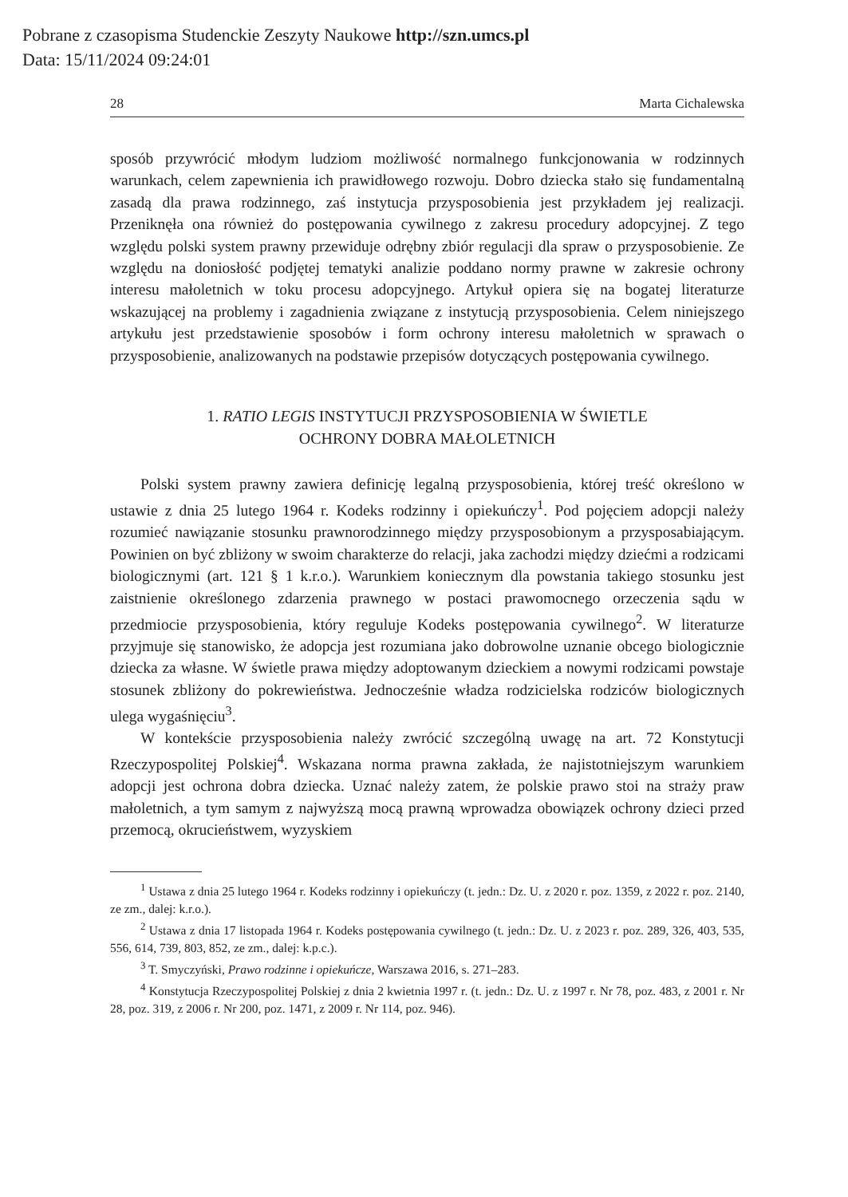Pobrane z czasopisma Studenckie Zeszyty Naukowe http://szn.umcs.pl
Data: 15/11/2024 09:24:01
28 Marta Cichalewska
sposób przywrócić młodym ludziom możliwość normalnego funkcjonowania w rodzinnych warunkach, celem zapewnienia ich prawidłowego rozwoju. Dobro dziecka stało się fundamentalną zasadą dla prawa rodzinnego, zaś instytucja przysposobienia jest przykładem jej realizacji. Przeniknęła ona również do postępowania cywilnego z zakresu procedury adopcyjnej. Z tego względu polski system prawny przewiduje odrębny zbiór regulacji dla spraw o przysposobienie. Ze względu na doniosłość podjętej tematyki analizie poddano normy prawne w zakresie ochrony interesu małoletnich w toku procesu adopcyjnego. Artykuł opiera się na bogatej literaturze wskazującej na problemy i zagadnienia związane z instytucją przysposobienia. Celem niniejszego artykułu jest przedstawienie sposobów i form ochrony interesu małoletnich w sprawach o przysposobienie, analizowanych na podstawie przepisów dotyczących postępowania cywilnego.
1. RATIO LEGIS INSTYTUCJI PRZYSPOSOBIENIA W ŚWIETLE
OCHRONY DOBRA MAŁOLETNICH
Polski system prawny zawiera definicję legalną przysposobienia, której treść określono w ustawie z dnia 25 lutego 1964 r. Kodeks rodzinny i opiekuńczy<sup>1</sup>. Pod pojęciem adopcji należy rozumieć nawiązanie stosunku prawnorodzinnego między przysposobionym a przysposabiającym. Powinien on być zbliżony w swoim charakterze do relacji, jaka zachodzi między dziećmi a rodzicami biologicznymi (art. 121 § 1 k.r.o.). Warunkiem koniecznym dla powstania takiego stosunku jest zaistnienie określonego zdarzenia prawnego w postaci prawomocnego orzeczenia sądu w przedmiocie przysposobienia, który reguluje Kodeks postępowania cywilnego<sup>2</sup>. W literaturze przyjmuje się stanowisko, że adopcja jest rozumiana jako dobrowolne uznanie obcego biologicznie dziecka za własne. W świetle prawa między adoptowanym dzieckiem a nowymi rodzicami powstaje stosunek zbliżony do pokrewieństwa. Jednocześnie władza rodzicielska rodziców biologicznych ulega wygaśnięciu<sup>3</sup>.
W kontekście przysposobienia należy zwrócić szczególną uwagę na art. 72 Konstytucji Rzeczypospolitej Polskiej<sup>4</sup>. Wskazana norma prawna zakłada, że najistotniejszym warunkiem adopcji jest ochrona dobra dziecka. Uznać należy zatem, że polskie prawo stoi na straży praw małoletnich, a tym samym z najwyższą mocą prawną wprowadza obowiązek ochrony dzieci przed przemocą, okrucieństwem, wyzyskiem
<sup>1</sup> Ustawa z dnia 25 lutego 1964 r. Kodeks rodzinny i opiekuńczy (t. jedn.: Dz. U. z 2020 r. poz. 1359, z 2022 r. poz. 2140, ze zm., dalej: k.r.o.).
<sup>2</sup> Ustawa z dnia 17 listopada 1964 r. Kodeks postępowania cywilnego (t. jedn.: Dz. U. z 2023 r. poz. 289, 326, 403, 535, 556, 614, 739, 803, 852, ze zm., dalej: k.p.c.).
<sup>3</sup> T. Smyczyński, Prawo rodzinne i opiekuńcze, Warszawa 2016, s. 271–283.
<sup>4</sup> Konstytucja Rzeczypospolitej Polskiej z dnia 2 kwietnia 1997 r. (t. jedn.: Dz. U. z 1997 r. Nr 78, poz. 483, z 2001 r. Nr 28, poz. 319, z 2006 r. Nr 200, poz. 1471, z 2009 r. Nr 114, poz. 946).